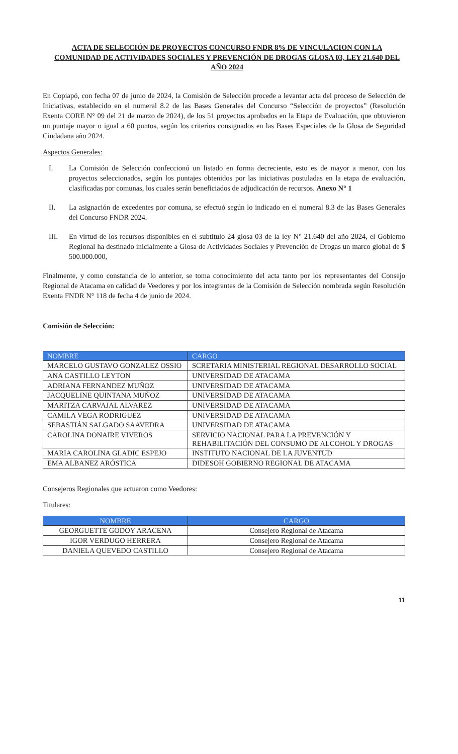ACTA DE SELECCIÓN DE PROYECTOS CONCURSO FNDR 8% DE VINCULACION CON LA COMUNIDAD DE ACTIVIDADES SOCIALES Y PREVENCIÓN DE DROGAS GLOSA 03, LEY 21.640 DEL AÑO 2024
En Copiapó, con fecha 07 de junio de 2024, la Comisión de Selección procede a levantar acta del proceso de Selección de Iniciativas, establecido en el numeral 8.2 de las Bases Generales del Concurso “Selección de proyectos” (Resolución Exenta CORE N° 09 del 21 de marzo de 2024), de los 51 proyectos aprobados en la Etapa de Evaluación, que obtuvieron un puntaje mayor o igual a 60 puntos, según los criterios consignados en las Bases Especiales de la Glosa de Seguridad Ciudadana año 2024.
Aspectos Generales:
I. La Comisión de Selección confeccionó un listado en forma decreciente, esto es de mayor a menor, con los proyectos seleccionados, según los puntajes obtenidos por las iniciativas postuladas en la etapa de evaluación, clasificadas por comunas, los cuales serán beneficiados de adjudicación de recursos. Anexo N° 1
II. La asignación de excedentes por comuna, se efectuó según lo indicado en el numeral 8.3 de las Bases Generales del Concurso FNDR 2024.
III. En virtud de los recursos disponibles en el subtítulo 24 glosa 03 de la ley N° 21.640 del año 2024, el Gobierno Regional ha destinado inicialmente a Glosa de Actividades Sociales y Prevención de Drogas un marco global de $ 500.000.000,
Finalmente, y como constancia de lo anterior, se toma conocimiento del acta tanto por los representantes del Consejo Regional de Atacama en calidad de Veedores y por los integrantes de la Comisión de Selección nombrada según Resolución Exenta FNDR N° 118 de fecha 4 de junio de 2024.
Comisión de Selección:
| NOMBRE | CARGO |
| --- | --- |
| MARCELO GUSTAVO GONZALEZ OSSIO | SCRETARIA MINISTERIAL REGIONAL DESARROLLO SOCIAL |
| ANA CASTILLO LEYTON | UNIVERSIDAD DE ATACAMA |
| ADRIANA FERNANDEZ MUÑOZ | UNIVERSIDAD DE ATACAMA |
| JACQUELINE QUINTANA MUÑOZ | UNIVERSIDAD DE ATACAMA |
| MARITZA CARVAJAL ALVAREZ | UNIVERSIDAD DE ATACAMA |
| CAMILA VEGA RODRIGUEZ | UNIVERSIDAD DE ATACAMA |
| SEBASTIÁN SALGADO SAAVEDRA | UNIVERSIDAD DE ATACAMA |
| CAROLINA DONAIRE VIVEROS | SERVICIO NACIONAL PARA LA PREVENCIÓN Y REHABILITACIÓN DEL CONSUMO DE ALCOHOL Y DROGAS |
| MARIA CAROLINA GLADIC ESPEJO | INSTITUTO NACIONAL DE LA JUVENTUD |
| EMA ALBANEZ ARÓSTICA | DIDESOH GOBIERNO REGIONAL DE ATACAMA |
Consejeros Regionales que actuaron como Veedores:
Titulares:
| NOMBRE | CARGO |
| --- | --- |
| GEORGUETTE GODOY ARACENA | Consejero Regional de Atacama |
| IGOR VERDUGO HERRERA | Consejero Regional de Atacama |
| DANIELA QUEVEDO CASTILLO | Consejero Regional de Atacama |
11